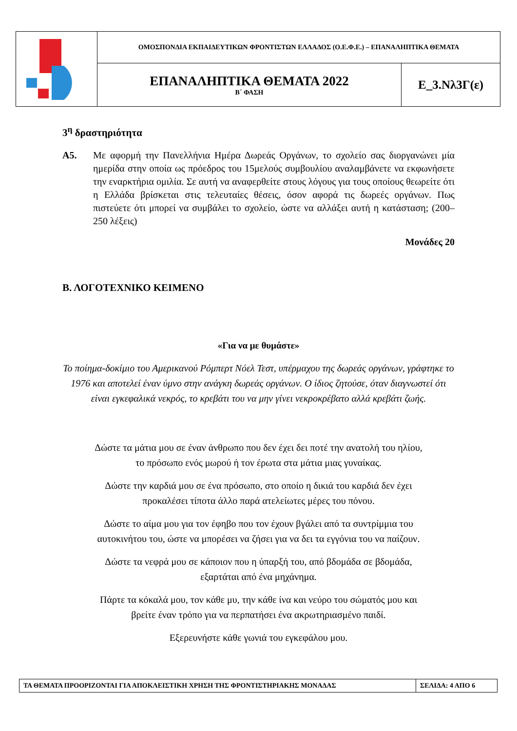| | ΟΜΟΣΠΟΝΔΙΑ ΕΚΠΑΙΔΕΥΤΙΚΩΝ ΦΡΟΝΤΙΣΤΩΝ ΕΛΛΑΔΟΣ (Ο.Ε.Φ.Ε.) – ΕΠΑΝΑΛΗΠΤΙΚΑ ΘΕΜΑΤΑ | |
| | ΕΠΑΝΑΛΗΠΤΙΚΑ ΘΕΜΑΤΑ 2022 Β΄ ΦΑΣΗ | Ε_3.Νλ3Γ(ε) |
3<sup>η</sup> δραστηριότητα
Α5. Με αφορμή την Πανελλήνια Ημέρα Δωρεάς Οργάνων, το σχολείο σας διοργανώνει μία ημερίδα στην οποία ως πρόεδρος του 15μελούς συμβουλίου αναλαμβάνετε να εκφωνήσετε την εναρκτήρια ομιλία. Σε αυτή να αναφερθείτε στους λόγους για τους οποίους θεωρείτε ότι η Ελλάδα βρίσκεται στις τελευταίες θέσεις, όσον αφορά τις δωρεές οργάνων. Πως πιστεύετε ότι μπορεί να συμβάλει το σχολείο, ώστε να αλλάξει αυτή η κατάσταση; (200–250 λέξεις)
Μονάδες 20
Β. ΛΟΓΟΤΕΧΝΙΚΟ ΚΕΙΜΕΝΟ
«Για να με θυμάστε»
Το ποίημα-δοκίμιο του Αμερικανού Ρόμπερτ Νόελ Τεστ, υπέρμαχου της δωρεάς οργάνων, γράφτηκε το 1976 και αποτελεί έναν ύμνο στην ανάγκη δωρεάς οργάνων. Ο ίδιος ζητούσε, όταν διαγνωστεί ότι είναι εγκεφαλικά νεκρός, το κρεβάτι του να μην γίνει νεκροκρέβατο αλλά κρεβάτι ζωής.
Δώστε τα μάτια μου σε έναν άνθρωπο που δεν έχει δει ποτέ την ανατολή του ηλίου,
το πρόσωπο ενός μωρού ή τον έρωτα στα μάτια μιας γυναίκας.
Δώστε την καρδιά μου σε ένα πρόσωπο, στο οποίο η δικιά του καρδιά δεν έχει
προκαλέσει τίποτα άλλο παρά ατελείωτες μέρες του πόνου.
Δώστε το αίμα μου για τον έφηβο που τον έχουν βγάλει από τα συντρίμμια του
αυτοκινήτου του, ώστε να μπορέσει να ζήσει για να δει τα εγγόνια του να παίζουν.
Δώστε τα νεφρά μου σε κάποιον που η ύπαρξή του, από βδομάδα σε βδομάδα,
εξαρτάται από ένα μηχάνημα.
Πάρτε τα κόκαλά μου, τον κάθε μυ, την κάθε ίνα και νεύρο του σώματός μου και
βρείτε έναν τρόπο για να περπατήσει ένα ακρωτηριασμένο παιδί.
Εξερευνήστε κάθε γωνιά του εγκεφάλου μου.
| ΤΑ ΘΕΜΑΤΑ ΠΡΟΟΡΙΖΟΝΤΑΙ ΓΙΑ ΑΠΟΚΛΕΙΣΤΙΚΗ ΧΡΗΣΗ ΤΗΣ ΦΡΟΝΤΙΣΤΗΡΙΑΚΗΣ ΜΟΝΑΔΑΣ | ΣΕΛΙΔΑ: 4 ΑΠΟ 6 |